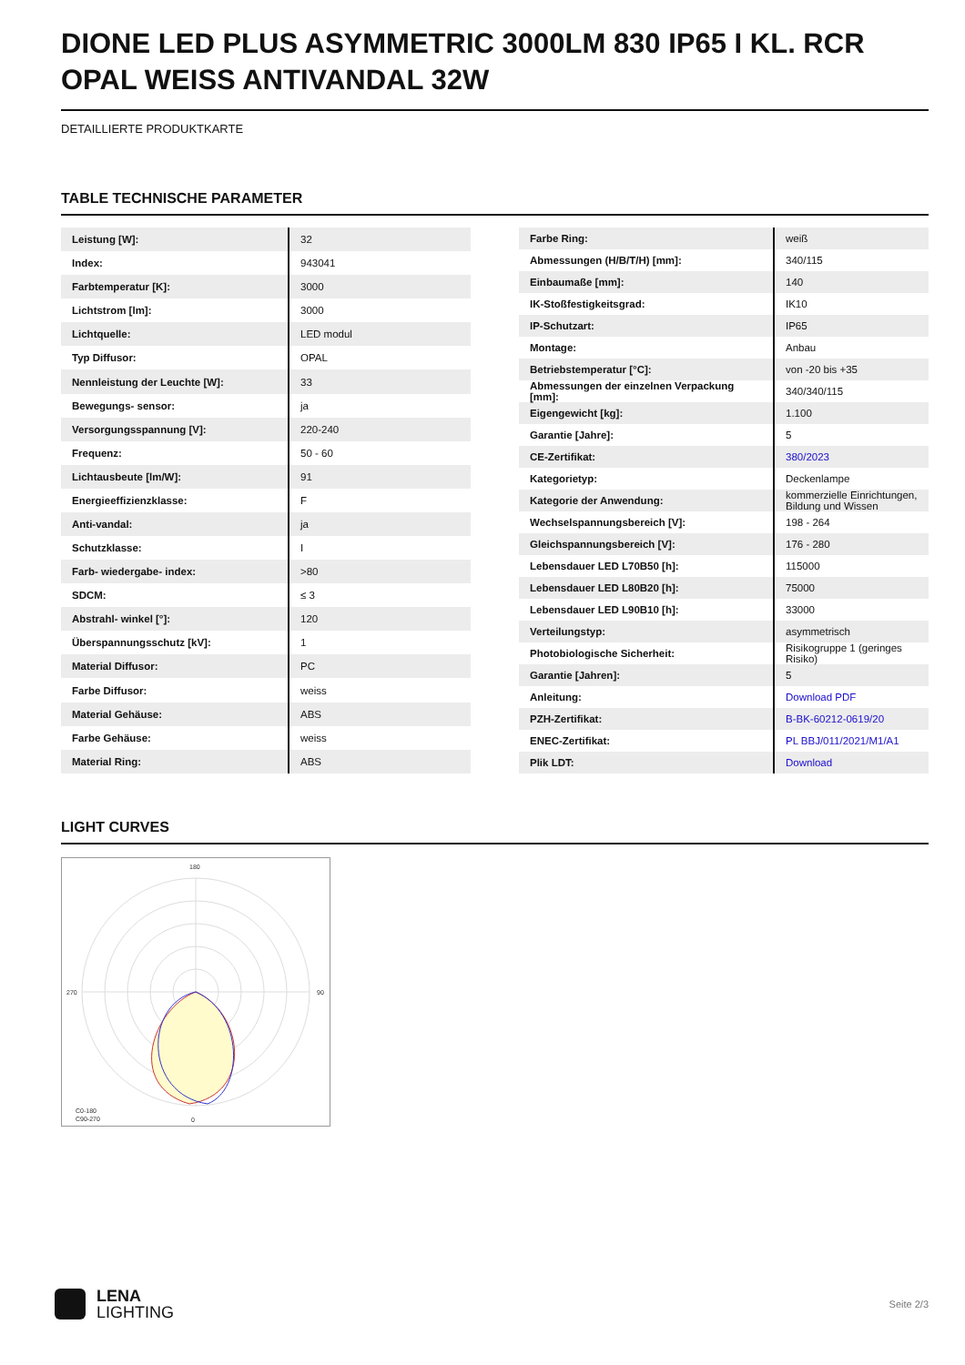DIONE LED PLUS ASYMMETRIC 3000LM 830 IP65 I KL. RCR OPAL WEISS ANTIVANDAL 32W
DETAILLIERTE PRODUKTKARTE
TABLE TECHNISCHE PARAMETER
| Leistung [W]: | 32 |
| Index: | 943041 |
| Farbtemperatur [K]: | 3000 |
| Lichtstrom [lm]: | 3000 |
| Lichtquelle: | LED modul |
| Typ Diffusor: | OPAL |
| Nennleistung der Leuchte [W]: | 33 |
| Bewegungs- sensor: | ja |
| Versorgungsspannung [V]: | 220-240 |
| Frequenz: | 50 - 60 |
| Lichtausbeute [lm/W]: | 91 |
| Energieeffizienzklasse: | F |
| Anti-vandal: | ja |
| Schutzklasse: | I |
| Farb- wiedergabe- index: | >80 |
| SDCM: | ≤ 3 |
| Abstrahl- winkel [°]: | 120 |
| Überspannungsschutz [kV]: | 1 |
| Material Diffusor: | PC |
| Farbe Diffusor: | weiss |
| Material Gehäuse: | ABS |
| Farbe Gehäuse: | weiss |
| Material Ring: | ABS |
| Farbe Ring: | weiß |
| Abmessungen (H/B/T/H) [mm]: | 340/115 |
| Einbaumaße [mm]: | 140 |
| IK-Stoßfestigkeitsgrad: | IK10 |
| IP-Schutzart: | IP65 |
| Montage: | Anbau |
| Betriebstemperatur [°C]: | von -20 bis +35 |
| Abmessungen der einzelnen Verpackung [mm]: | 340/340/115 |
| Eigengewicht [kg]: | 1.100 |
| Garantie [Jahre]: | 5 |
| CE-Zertifikat: | 380/2023 |
| Kategorietyp: | Deckenlampe |
| Kategorie der Anwendung: | kommerzielle Einrichtungen, Bildung und Wissen |
| Wechselspannungsbereich [V]: | 198 - 264 |
| Gleichspannungsbereich [V]: | 176 - 280 |
| Lebensdauer LED L70B50 [h]: | 115000 |
| Lebensdauer LED L80B20 [h]: | 75000 |
| Lebensdauer LED L90B10 [h]: | 33000 |
| Verteilungstyp: | asymmetrisch |
| Photobiologische Sicherheit: | Risikogruppe 1 (geringes Risiko) |
| Garantie [Jahren]: | 5 |
| Anleitung: | Download PDF |
| PZH-Zertifikat: | B-BK-60212-0619/20 |
| ENEC-Zertifikat: | PL BBJ/011/2021/M1/A1 |
| Plik LDT: | Download |
LIGHT CURVES
180
0
270
90
C0-180
C90-270
LENA
LIGHTING
Seite 2/3